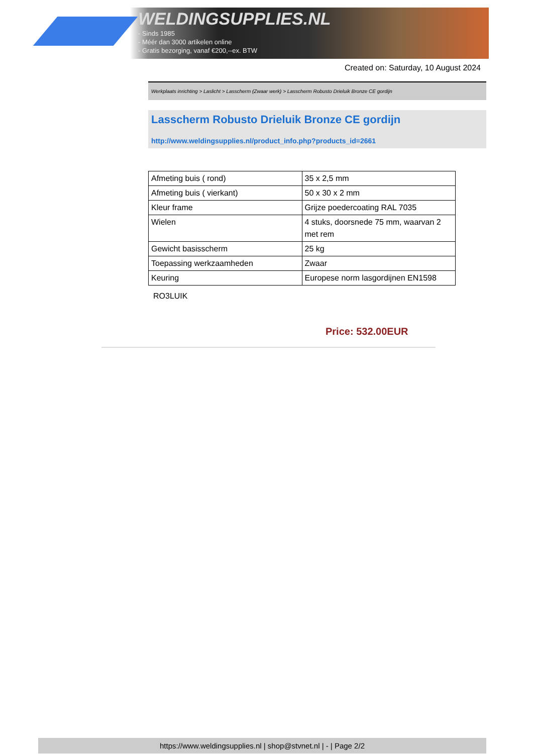WELDINGSUPPLIES.NL
- Sinds 1985
- Méér dan 3000 artikelen online
- Gratis bezorging, vanaf €200,--ex. BTW
Created on: Saturday, 10 August 2024
Werkplaats inrichting > Laslicht > Lasscherm (Zwaar werk) > Lasscherm Robusto Drieluik Bronze CE gordijn
Lasscherm Robusto Drieluik Bronze CE gordijn
http://www.weldingsupplies.nl/product_info.php?products_id=2661
| Afmeting buis ( rond) | 35 x 2,5 mm |
| Afmeting buis ( vierkant) | 50 x 30 x 2 mm |
| Kleur frame | Grijze poedercoating RAL 7035 |
| Wielen | 4 stuks, doorsnede 75 mm, waarvan 2 met rem |
| Gewicht basisscherm | 25 kg |
| Toepassing werkzaamheden | Zwaar |
| Keuring | Europese norm lasgordijnen EN1598 |
RO3LUIK
Price: 532.00EUR
https://www.weldingsupplies.nl | shop@stvnet.nl | - | Page 2/2